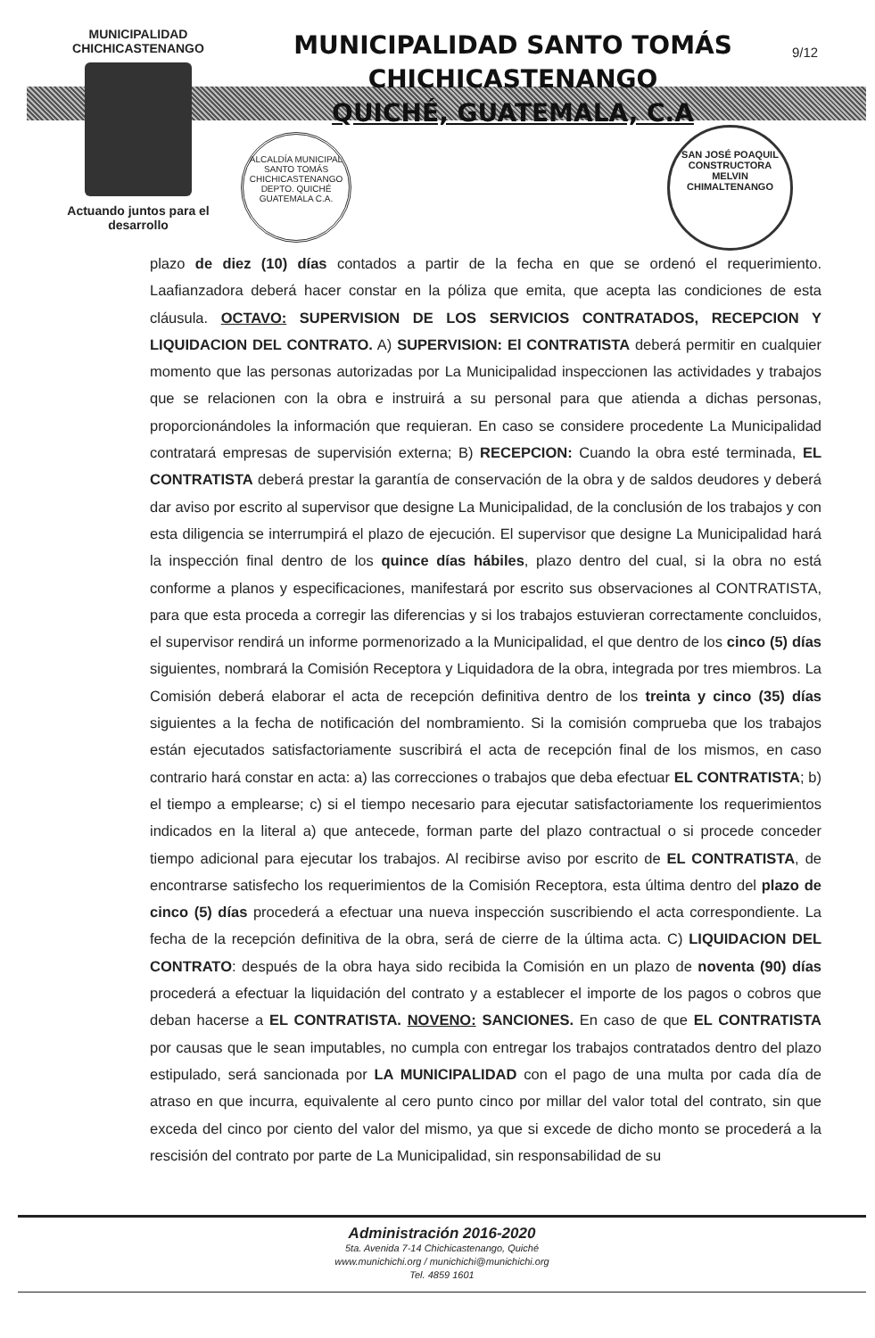MUNICIPALIDAD
CHICHICASTENANGO
Actuando juntos para el desarrollo
MUNICIPALIDAD SANTO TOMÁS CHICHICASTENANGO
QUICHÉ, GUATEMALA, C.A
9/12
ALCALDÍA MUNICIPAL
SANTO TOMÁS CHICHICASTENANGO
DEPTO. QUICHÉ
GUATEMALA C.A.
SAN JOSÉ POAQUIL
CONSTRUCTORA
MELVIN
CHIMALTENANGO
plazo de diez (10) días contados a partir de la fecha en que se ordenó el requerimiento. Laafianzadora deberá hacer constar en la póliza que emita, que acepta las condiciones de esta cláusula. OCTAVO: SUPERVISION DE LOS SERVICIOS CONTRATADOS, RECEPCION Y LIQUIDACION DEL CONTRATO. A) SUPERVISION: El CONTRATISTA deberá permitir en cualquier momento que las personas autorizadas por La Municipalidad inspeccionen las actividades y trabajos que se relacionen con la obra e instruirá a su personal para que atienda a dichas personas, proporcionándoles la información que requieran. En caso se considere procedente La Municipalidad contratará empresas de supervisión externa; B) RECEPCION: Cuando la obra esté terminada, EL CONTRATISTA deberá prestar la garantía de conservación de la obra y de saldos deudores y deberá dar aviso por escrito al supervisor que designe La Municipalidad, de la conclusión de los trabajos y con esta diligencia se interrumpirá el plazo de ejecución. El supervisor que designe La Municipalidad hará la inspección final dentro de los quince días hábiles, plazo dentro del cual, si la obra no está conforme a planos y especificaciones, manifestará por escrito sus observaciones al CONTRATISTA, para que esta proceda a corregir las diferencias y si los trabajos estuvieran correctamente concluidos, el supervisor rendirá un informe pormenorizado a la Municipalidad, el que dentro de los cinco (5) días siguientes, nombrará la Comisión Receptora y Liquidadora de la obra, integrada por tres miembros. La Comisión deberá elaborar el acta de recepción definitiva dentro de los treinta y cinco (35) días siguientes a la fecha de notificación del nombramiento. Si la comisión comprueba que los trabajos están ejecutados satisfactoriamente suscribirá el acta de recepción final de los mismos, en caso contrario hará constar en acta: a) las correcciones o trabajos que deba efectuar EL CONTRATISTA; b) el tiempo a emplearse; c) si el tiempo necesario para ejecutar satisfactoriamente los requerimientos indicados en la literal a) que antecede, forman parte del plazo contractual o si procede conceder tiempo adicional para ejecutar los trabajos. Al recibirse aviso por escrito de EL CONTRATISTA, de encontrarse satisfecho los requerimientos de la Comisión Receptora, esta última dentro del plazo de cinco (5) días procederá a efectuar una nueva inspección suscribiendo el acta correspondiente. La fecha de la recepción definitiva de la obra, será de cierre de la última acta. C) LIQUIDACION DEL CONTRATO: después de la obra haya sido recibida la Comisión en un plazo de noventa (90) días procederá a efectuar la liquidación del contrato y a establecer el importe de los pagos o cobros que deban hacerse a EL CONTRATISTA. NOVENO: SANCIONES. En caso de que EL CONTRATISTA por causas que le sean imputables, no cumpla con entregar los trabajos contratados dentro del plazo estipulado, será sancionada por LA MUNICIPALIDAD con el pago de una multa por cada día de atraso en que incurra, equivalente al cero punto cinco por millar del valor total del contrato, sin que exceda del cinco por ciento del valor del mismo, ya que si excede de dicho monto se procederá a la rescisión del contrato por parte de La Municipalidad, sin responsabilidad de su
Administración 2016-2020
5ta. Avenida 7-14 Chichicastenango, Quiché
www.munichichi.org / munichichi@munichichi.org
Tel. 4859 1601